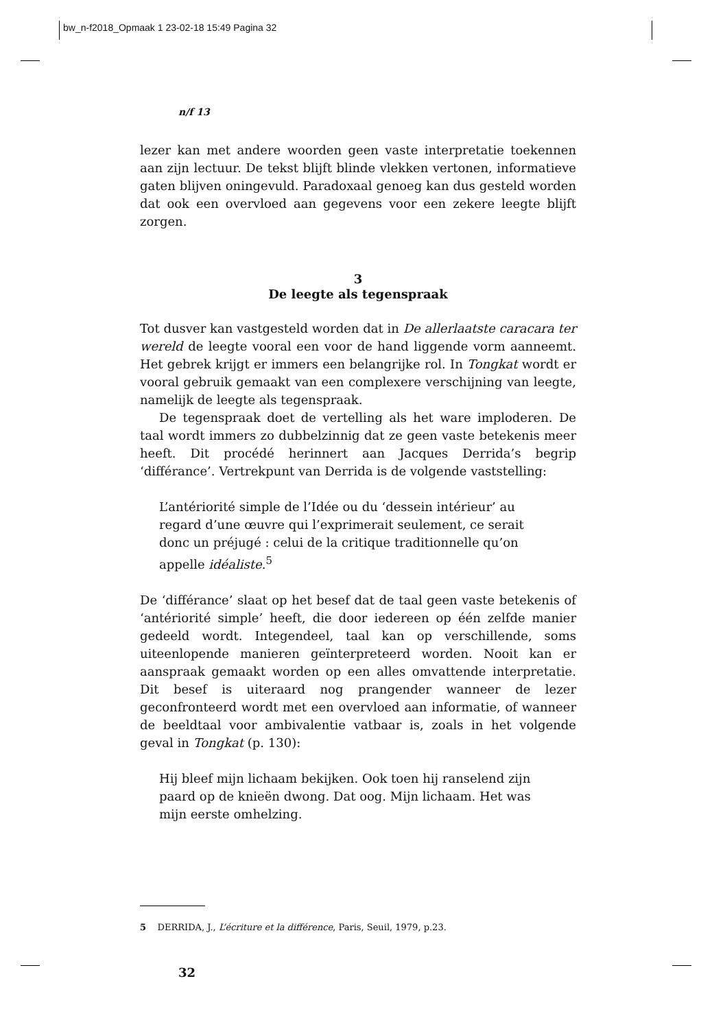bw_n-f2018_Opmaak 1 23-02-18 15:49 Pagina 32
n/f 13
lezer kan met andere woorden geen vaste interpretatie toekennen aan zijn lectuur. De tekst blijft blinde vlekken vertonen, informatieve gaten blijven oningevuld. Paradoxaal genoeg kan dus gesteld worden dat ook een overvloed aan gegevens voor een zekere leegte blijft zorgen.
3
De leegte als tegenspraak
Tot dusver kan vastgesteld worden dat in De allerlaatste caracara ter wereld de leegte vooral een voor de hand liggende vorm aanneemt. Het gebrek krijgt er immers een belangrijke rol. In Tongkat wordt er vooral gebruik gemaakt van een complexere verschijning van leegte, namelijk de leegte als tegenspraak.
De tegenspraak doet de vertelling als het ware imploderen. De taal wordt immers zo dubbelzinnig dat ze geen vaste betekenis meer heeft. Dit procédé herinnert aan Jacques Derrida’s begrip ‘différance’. Vertrekpunt van Derrida is de volgende vaststelling:
L’antériorité simple de l’Idée ou du ‘dessein intérieur’ au regard d’une œuvre qui l’exprimerait seulement, ce serait donc un préjugé : celui de la critique traditionnelle qu’on appelle idéaliste.<sup>5</sup>
De ‘différance’ slaat op het besef dat de taal geen vaste betekenis of ‘antériorité simple’ heeft, die door iedereen op één zelfde manier gedeeld wordt. Integendeel, taal kan op verschillende, soms uiteenlopende manieren geïnterpreteerd worden. Nooit kan er aanspraak gemaakt worden op een alles omvattende interpretatie. Dit besef is uiteraard nog prangender wanneer de lezer geconfronteerd wordt met een overvloed aan informatie, of wanneer de beeldtaal voor ambivalentie vatbaar is, zoals in het volgende geval in Tongkat (p. 130):
Hij bleef mijn lichaam bekijken. Ook toen hij ranselend zijn paard op de knieën dwong. Dat oog. Mijn lichaam. Het was mijn eerste omhelzing.
5 DERRIDA, J., L’écriture et la différence, Paris, Seuil, 1979, p.23.
32